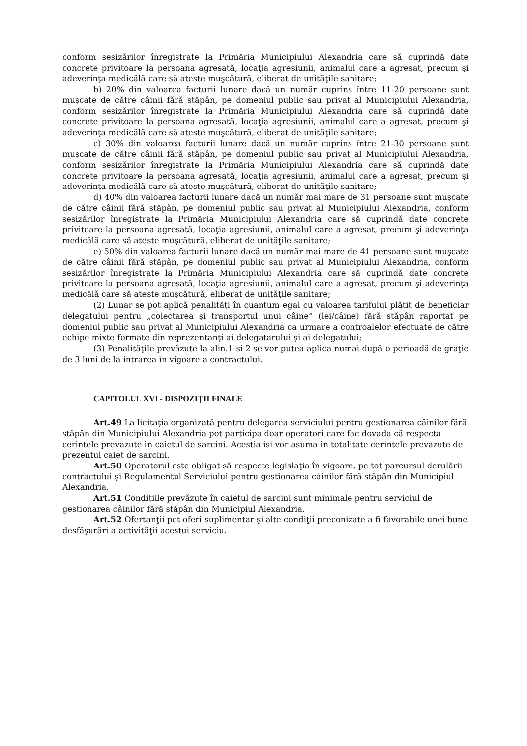conform sesizărilor înregistrate la Primăria Municipiului Alexandria care să cuprindă date concrete privitoare la persoana agresată, locaţia agresiunii, animalul care a agresat, precum şi adeverinţa medicălă care să ateste muşcătură, eliberat de unităţile sanitare;
b) 20% din valoarea facturii lunare dacă un număr cuprins între 11-20 persoane sunt muşcate de către câinii fără stăpân, pe domeniul public sau privat al Municipiului Alexandria, conform sesizărilor înregistrate la Primăria Municipiului Alexandria care să cuprindă date concrete privitoare la persoana agresată, locaţia agresiunii, animalul care a agresat, precum şi adeverinţa medicălă care să ateste muşcătură, eliberat de unităţile sanitare;
c) 30% din valoarea facturii lunare dacă un număr cuprins între 21-30 persoane sunt muşcate de către câinii fără stăpân, pe domeniul public sau privat al Municipiului Alexandria, conform sesizărilor înregistrate la Primăria Municipiului Alexandria care să cuprindă date concrete privitoare la persoana agresată, locaţia agresiunii, animalul care a agresat, precum şi adeverinţa medicălă care să ateste muşcătură, eliberat de unităţile sanitare;
d) 40% din valoarea facturii lunare dacă un număr mai mare de 31 persoane sunt muşcate de către câinii fără stăpân, pe domeniul public sau privat al Municipiului Alexandria, conform sesizărilor înregistrate la Primăria Municipiului Alexandria care să cuprindă date concrete privitoare la persoana agresată, locaţia agresiunii, animalul care a agresat, precum şi adeverinţa medicălă care să ateste muşcătură, eliberat de unităţile sanitare;
e) 50% din valoarea facturii lunare dacă un număr mai mare de 41 persoane sunt muşcate de către câinii fără stăpân, pe domeniul public sau privat al Municipiului Alexandria, conform sesizărilor înregistrate la Primăria Municipiului Alexandria care să cuprindă date concrete privitoare la persoana agresată, locaţia agresiunii, animalul care a agresat, precum şi adeverinţa medicălă care să ateste muşcătură, eliberat de unităţile sanitare;
(2) Lunar se pot aplică penalităţi în cuantum egal cu valoarea tarifului plătit de beneficiar delegatului pentru „colectarea şi transportul unui câine” (lei/câine) fără stăpân raportat pe domeniul public sau privat al Municipiului Alexandria ca urmare a controalelor efectuate de către echipe mixte formate din reprezentanţi ai delegatarului şi ai delegatului;
(3) Penalităţile prevăzute la alin.1 si 2 se vor putea aplica numai după o perioadă de graţie de 3 luni de la intrarea în vigoare a contractului.
CAPITOLUL XVI - DISPOZIŢII FINALE
Art.49 La licitaţia organizată pentru delegarea serviciului pentru gestionarea câinilor fără stăpân din Municipiului Alexandria pot participa doar operatori care fac dovada că respecta cerintele prevazute in caietul de sarcini. Acestia isi vor asuma in totalitate cerintele prevazute de prezentul caiet de sarcini.
Art.50 Operatorul este obligat să respecte legislaţia în vigoare, pe tot parcursul derulării contractului şi Regulamentul Serviciului pentru gestionarea câinilor fără stăpân din Municipiul Alexandria.
Art.51 Condiţiile prevăzute în caietul de sarcini sunt minimale pentru serviciul de gestionarea câinilor fără stăpân din Municipiul Alexandria.
Art.52 Ofertanţii pot oferi suplimentar şi alte condiţii preconizate a fi favorabile unei bune desfăşurări a activităţii acestui serviciu.